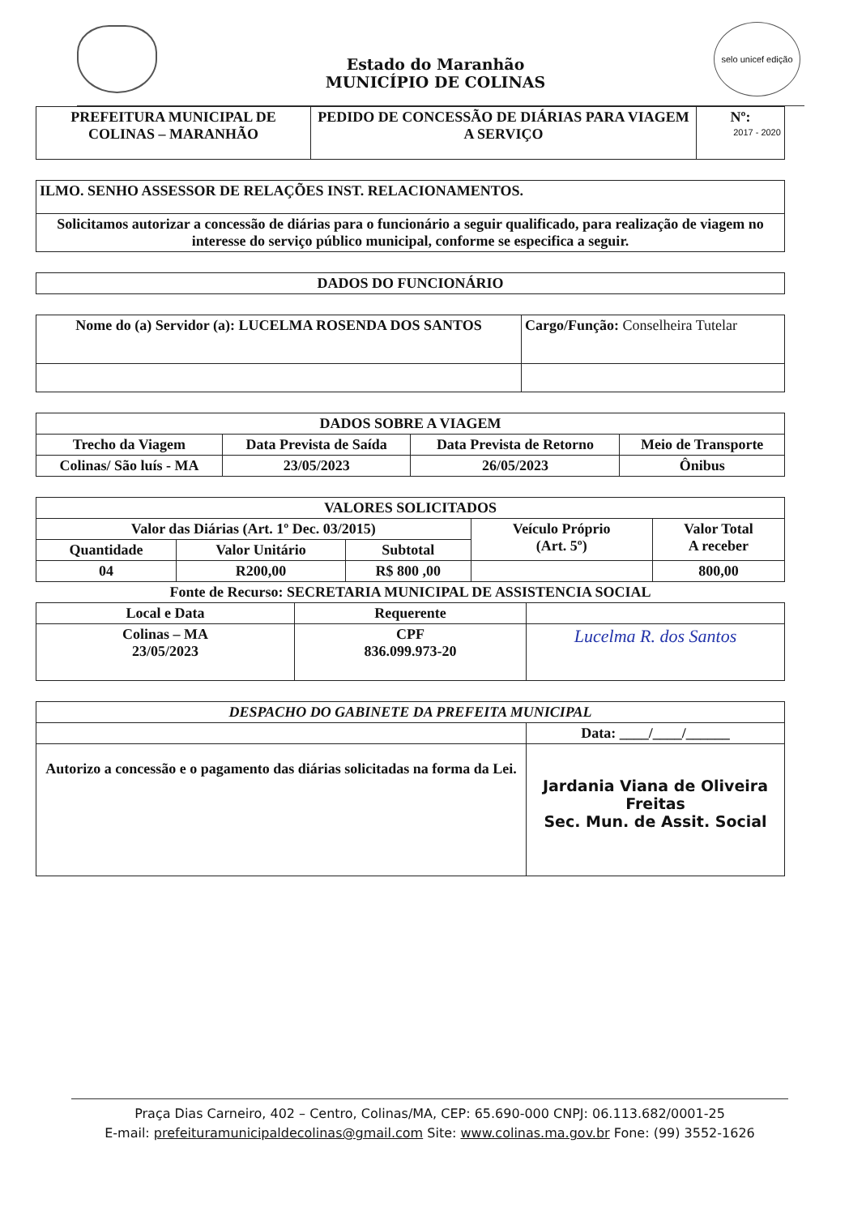Estado do Maranhão
MUNICÍPIO DE COLINAS
selo unicef edição 2017 - 2020
| PREFEITURA MUNICIPAL DE COLINAS – MARANHÃO | PEDIDO DE CONCESSÃO DE DIÁRIAS PARA VIAGEM A SERVIÇO | Nº: |
| ILMO. SENHO ASSESSOR DE RELAÇÕES INST. RELACIONAMENTOS. |
| Solicitamos autorizar a concessão de diárias para o funcionário a seguir qualificado, para realização de viagem no interesse do serviço público municipal, conforme se especifica a seguir. |
| DADOS DO FUNCIONÁRIO |
| --- |
| Nome do (a) Servidor (a): LUCELMA ROSENDA DOS SANTOS | Cargo/Função: Conselheira Tutelar |
| DADOS SOBRE A VIAGEM | | | |
| --- | --- | --- | --- |
| Trecho da Viagem | Data Prevista de Saída | Data Prevista de Retorno | Meio de Transporte |
| Colinas/ São luís - MA | 23/05/2023 | 26/05/2023 | Ônibus |
| VALORES SOLICITADOS | | | | |
| --- | --- | --- | --- | --- |
| Valor das Diárias (Art. 1º Dec. 03/2015) | | | Veículo Próprio (Art. 5º) | Valor Total A receber |
| Quantidade | Valor Unitário | Subtotal | | |
| 04 | R200,00 | R$ 800 ,00 | | 800,00 |
| Fonte de Recurso: SECRETARIA MUNICIPAL DE ASSISTENCIA SOCIAL | | | | |
| Local e Data | Requerente | |
| --- | --- | --- |
| Colinas – MA 23/05/2023 | CPF 836.099.973-20 | Lucelma R. dos Santos |
| DESPACHO DO GABINETE DA PREFEITA MUNICIPAL | |
| --- | --- |
| | Data: ____/____/______ |
| Autorizo a concessão e o pagamento das diárias solicitadas na forma da Lei. | Jardania Viana de Oliveira Freitas Sec. Mun. de Assit. Social |
Praça Dias Carneiro, 402 – Centro, Colinas/MA, CEP: 65.690-000 CNPJ: 06.113.682/0001-25
E-mail: prefeituramunicipaldecolinas@gmail.com Site: www.colinas.ma.gov.br Fone: (99) 3552-1626